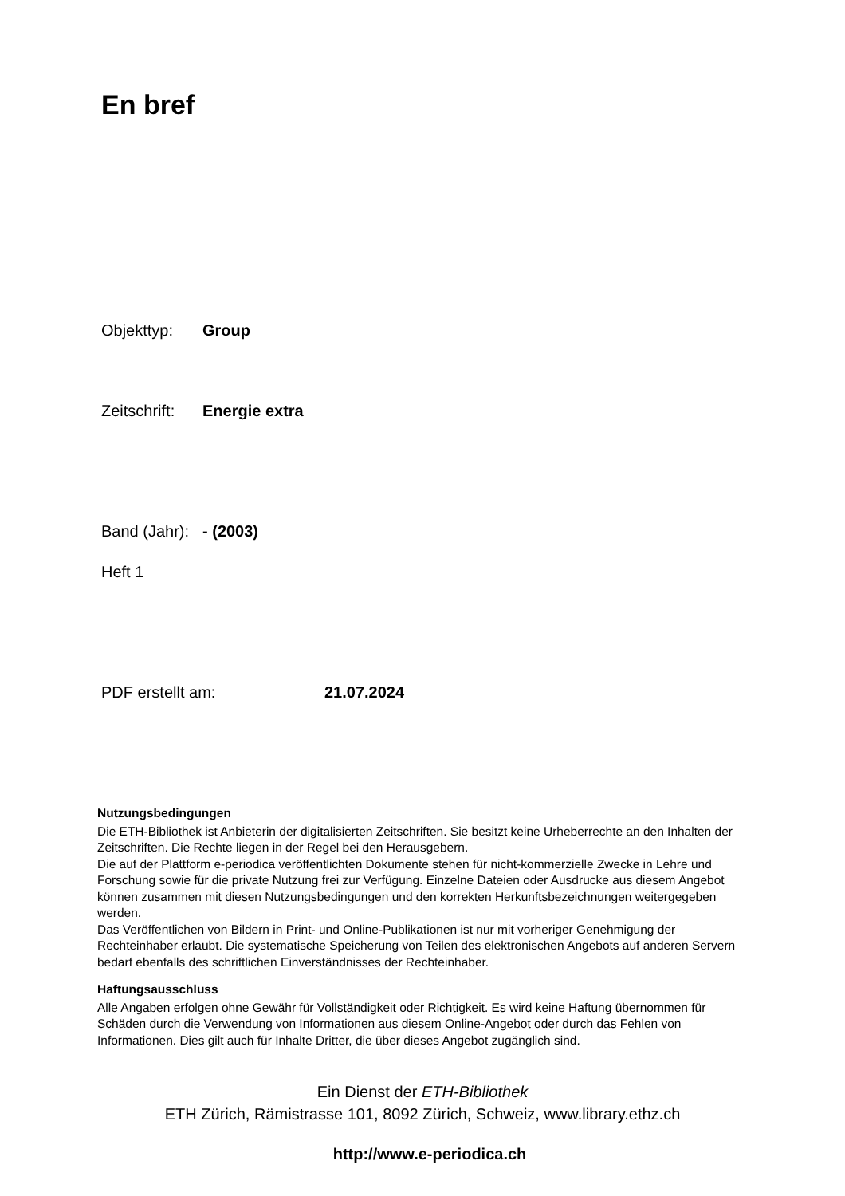En bref
Objekttyp: Group
Zeitschrift: Energie extra
Band (Jahr): - (2003)
Heft 1
PDF erstellt am: 21.07.2024
Nutzungsbedingungen
Die ETH-Bibliothek ist Anbieterin der digitalisierten Zeitschriften. Sie besitzt keine Urheberrechte an den Inhalten der Zeitschriften. Die Rechte liegen in der Regel bei den Herausgebern.
Die auf der Plattform e-periodica veröffentlichten Dokumente stehen für nicht-kommerzielle Zwecke in Lehre und Forschung sowie für die private Nutzung frei zur Verfügung. Einzelne Dateien oder Ausdrucke aus diesem Angebot können zusammen mit diesen Nutzungsbedingungen und den korrekten Herkunftsbezeichnungen weitergegeben werden.
Das Veröffentlichen von Bildern in Print- und Online-Publikationen ist nur mit vorheriger Genehmigung der Rechteinhaber erlaubt. Die systematische Speicherung von Teilen des elektronischen Angebots auf anderen Servern bedarf ebenfalls des schriftlichen Einverständnisses der Rechteinhaber.
Haftungsausschluss
Alle Angaben erfolgen ohne Gewähr für Vollständigkeit oder Richtigkeit. Es wird keine Haftung übernommen für Schäden durch die Verwendung von Informationen aus diesem Online-Angebot oder durch das Fehlen von Informationen. Dies gilt auch für Inhalte Dritter, die über dieses Angebot zugänglich sind.
Ein Dienst der ETH-Bibliothek
ETH Zürich, Rämistrasse 101, 8092 Zürich, Schweiz, www.library.ethz.ch
http://www.e-periodica.ch